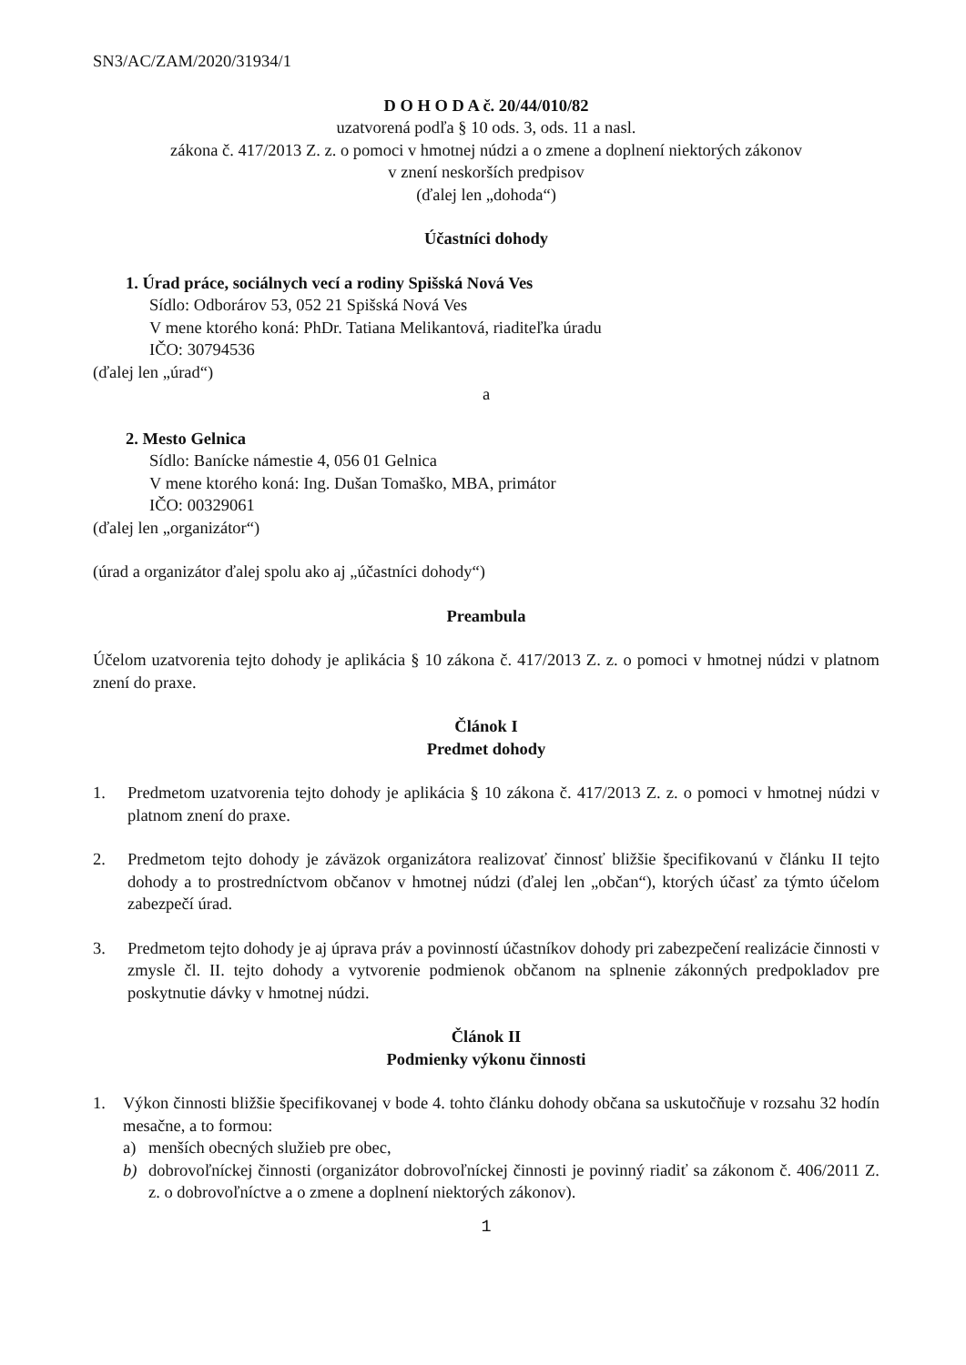SN3/AC/ZAM/2020/31934/1
D O H O D A č. 20/44/010/82
uzatvorená podľa § 10 ods. 3, ods. 11 a nasl.
zákona č. 417/2013 Z. z. o pomoci v hmotnej núdzi a o zmene a doplnení niektorých zákonov
v znení neskorších predpisov
(ďalej len „dohoda“)
Účastníci dohody
1. Úrad práce, sociálnych vecí a rodiny Spišská Nová Ves
Sídlo: Odborárov 53, 052 21 Spišská Nová Ves
V mene ktorého koná: PhDr. Tatiana Melikantová, riaditeľka úradu
IČO: 30794536
(ďalej len „úrad“)
a
2. Mesto Gelnica
Sídlo: Banícke námestie 4, 056 01 Gelnica
V mene ktorého koná: Ing. Dušan Tomaško, MBA, primátor
IČO: 00329061
(ďalej len „organizátor“)
(úrad a organizátor ďalej spolu ako aj „účastníci dohody“)
Preambula
Účelom uzatvorenia tejto dohody je aplikácia § 10 zákona č. 417/2013 Z. z. o pomoci v hmotnej núdzi v platnom znení do praxe.
Článok I
Predmet dohody
1. Predmetom uzatvorenia tejto dohody je aplikácia § 10 zákona č. 417/2013 Z. z. o pomoci v hmotnej núdzi v platnom znení do praxe.
2. Predmetom tejto dohody je záväzok organizátora realizovať činnosť bližšie špecifikovanú v článku II tejto dohody a to prostredníctvom občanov v hmotnej núdzi (ďalej len „občan“), ktorých účasť za týmto účelom zabezpečí úrad.
3. Predmetom tejto dohody je aj úprava práv a povinností účastníkov dohody pri zabezpečení realizácie činnosti v zmysle čl. II. tejto dohody a vytvorenie podmienok občanom na splnenie zákonných predpokladov pre poskytnutie dávky v hmotnej núdzi.
Článok II
Podmienky výkonu činnosti
1. Výkon činnosti bližšie špecifikovanej v bode 4. tohto článku dohody občana sa uskutočňuje v rozsahu 32 hodín mesačne, a to formou:
a) menších obecných služieb pre obec,
b) dobrovoľníckej činnosti (organizátor dobrovoľníckej činnosti je povinný riadiť sa zákonom č. 406/2011 Z. z. o dobrovoľníctve a o zmene a doplnení niektorých zákonov).
1